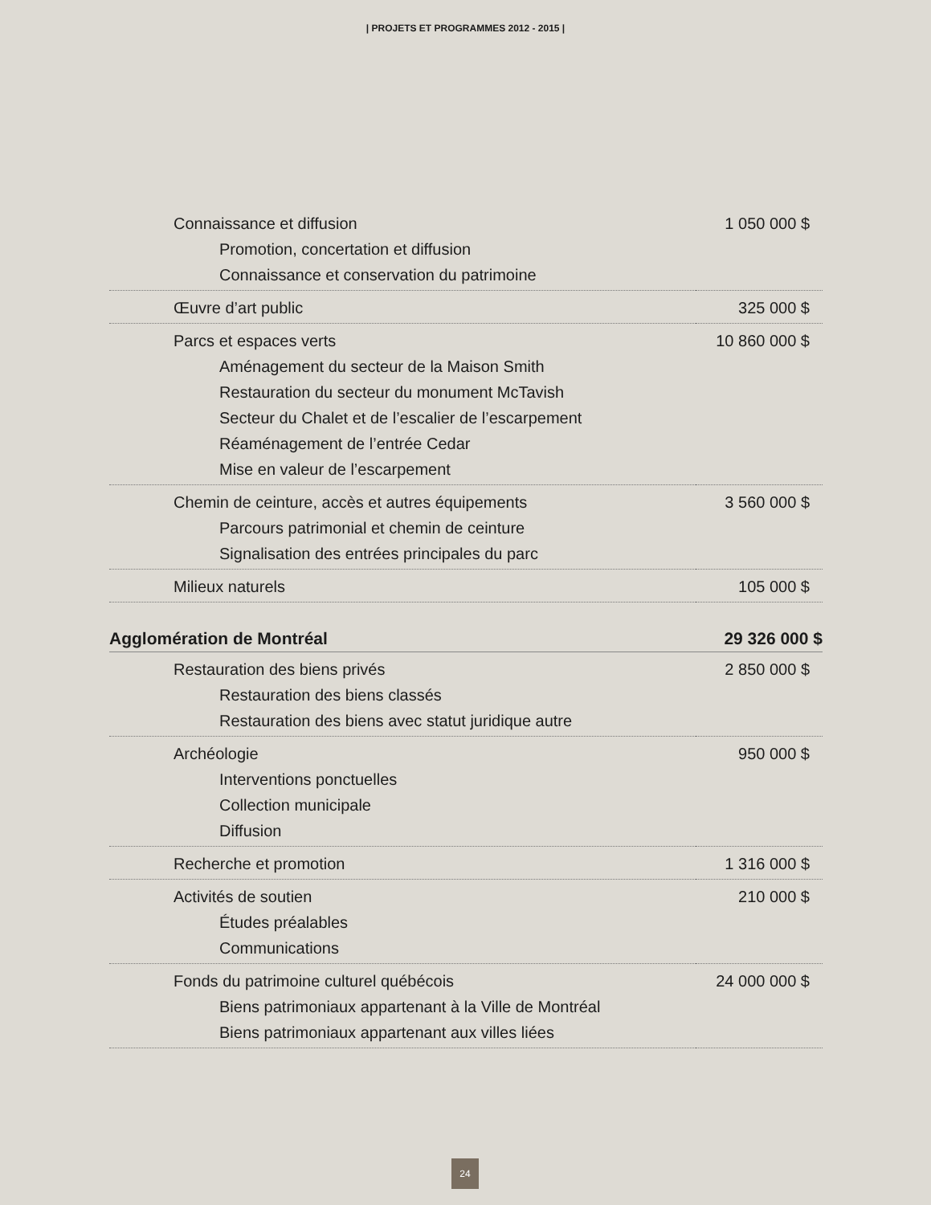| PROJETS ET PROGRAMMES 2012 - 2015 |
| Connaissance et diffusion | 1 050 000 $ |
| Promotion, concertation et diffusion | |
| Connaissance et conservation du patrimoine | |
| Œuvre d’art public | 325 000 $ |
| Parcs et espaces verts | 10 860 000 $ |
| Aménagement du secteur de la Maison Smith | |
| Restauration du secteur du monument McTavish | |
| Secteur du Chalet et de l’escalier de l’escarpement | |
| Réaménagement de l’entrée Cedar | |
| Mise en valeur de l’escarpement | |
| Chemin de ceinture, accès et autres équipements | 3 560 000 $ |
| Parcours patrimonial et chemin de ceinture | |
| Signalisation des entrées principales du parc | |
| Milieux naturels | 105 000 $ |
| Agglomération de Montréal | 29 326 000 $ |
| Restauration des biens privés | 2 850 000 $ |
| Restauration des biens classés | |
| Restauration des biens avec statut juridique autre | |
| Archéologie | 950 000 $ |
| Interventions ponctuelles | |
| Collection municipale | |
| Diffusion | |
| Recherche et promotion | 1 316 000 $ |
| Activités de soutien | 210 000 $ |
| Études préalables | |
| Communications | |
| Fonds du patrimoine culturel québécois | 24 000 000 $ |
| Biens patrimoniaux appartenant à la Ville de Montréal | |
| Biens patrimoniaux appartenant aux villes liées | |
24